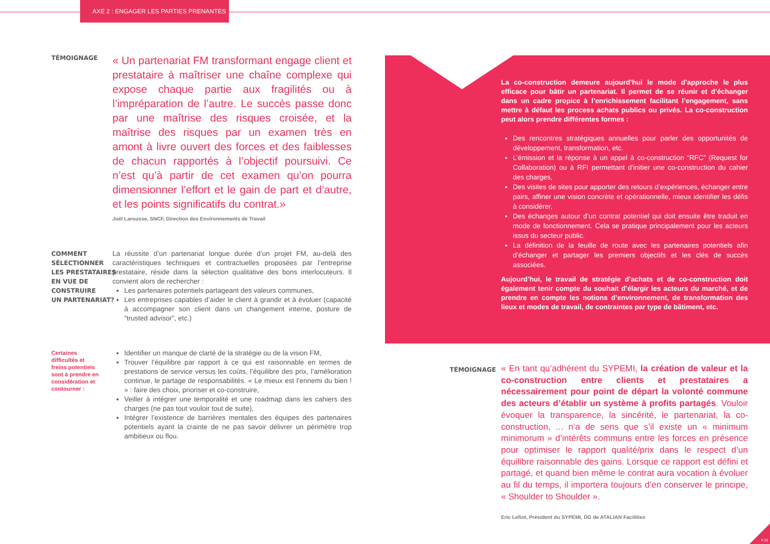AXE 2 : ENGAGER LES PARTIES PRENANTES
TÉMOIGNAGE
« Un partenariat FM transformant engage client et prestataire à maîtriser une chaîne complexe qui expose chaque partie aux fragilités ou à l’impréparation de l’autre. Le succès passe donc par une maîtrise des risques croisée, et la maîtrise des risques par un examen très en amont à livre ouvert des forces et des faiblesses de chacun rapportés à l’objectif poursuivi. Ce n’est qu’à partir de cet examen qu’on pourra dimensionner l’effort et le gain de part et d’autre, et les points significatifs du contrat.»
Joël Larousse, SNCF, Direction des Environnements de Travail
COMMENT
SÉLECTIONNER
LES PRESTATAIRES
EN VUE DE
CONSTRUIRE
UN PARTENARIAT?
La réussite d’un partenariat longue durée d’un projet FM, au-delà des caractéristiques techniques et contractuelles proposées par l’entreprise prestataire, réside dans la sélection qualitative des bons interlocuteurs. Il convient alors de rechercher :
Les partenaires potentiels partageant des valeurs communes,
Les entreprises capables d’aider le client à grandir et à évoluer (capacité à accompagner son client dans un changement interne, posture de “trusted advisor”, etc.)
Certaines difficultés et freins potentiels sont à prendre en considération et contourner :
Identifier un manque de clarté de la stratégie ou de la vision FM,
Trouver l’équilibre par rapport à ce qui est raisonnable en termes de prestations de service versus les coûts, l’équilibre des prix, l’amélioration continue, le partage de responsabilités. « Le mieux est l’ennemi du bien ! » : faire des choix, prioriser et co-construire,
Veiller à intégrer une temporalité et une roadmap dans les cahiers des charges (ne pas tout vouloir tout de suite),
Intégrer l’existence de barrières mentales des équipes des partenaires potentiels ayant la crainte de ne pas savoir délivrer un périmètre trop ambitieux ou flou.
La co-construction demeure aujourd’hui le mode d’approche le plus efficace pour bâtir un partenariat. Il permet de se réunir et d’échanger dans un cadre propice à l’enrichissement facilitant l’engagement, sans mettre à défaut les process achats publics ou privés. La co-construction peut alors prendre différentes formes :
Des rencontres stratégiques annuelles pour parler des opportunités de développement, transformation, etc.
L’émission et la réponse à un appel à co-construction “RFC” (Request for Collaboration) ou à RFI permettant d’initier une co-construction du cahier des charges,
Des visites de sites pour apporter des retours d’expériences, échanger entre pairs, affiner une vision concrète et opérationnelle, mieux identifier les défis à considérer,
Des échanges autour d’un contrat potentiel qui doit ensuite être traduit en mode de fonctionnement. Cela se pratique principalement pour les acteurs issus du secteur public.
La définition de la feuille de route avec les partenaires potentiels afin d’échanger et partager les premiers objectifs et les clés de succès associées.
Aujourd’hui, le travail de stratégie d’achats et de co-construction doit également tenir compte du souhait d’élargir les acteurs du marché, et de prendre en compte les notions d’environnement, de transformation des lieux et modes de travail, de contraintes par type de bâtiment, etc.
TÉMOIGNAGE
« En tant qu’adhérent du SYPEMI, la création de valeur et la co-construction entre clients et prestataires a nécessairement pour point de départ la volonté commune des acteurs d’établir un système à profits partagés. Vouloir évoquer la transparence, la sincérité, le partenariat, la co-construction, ... n’a de sens que s’il existe un « minimum minimorum » d’intérêts communs entre les forces en présence pour optimiser le rapport qualité/prix dans le respect d’un équilibre raisonnable des gains. Lorsque ce rapport est défini et partagé, et quand bien même le contrat aura vocation à évoluer au fil du temps, il importera toujours d’en conserver le principe, « Shoulder to Shoulder ».
Eric Lefiot, Président du SYPEMI, DG de ATALIAN Facilities
P.19